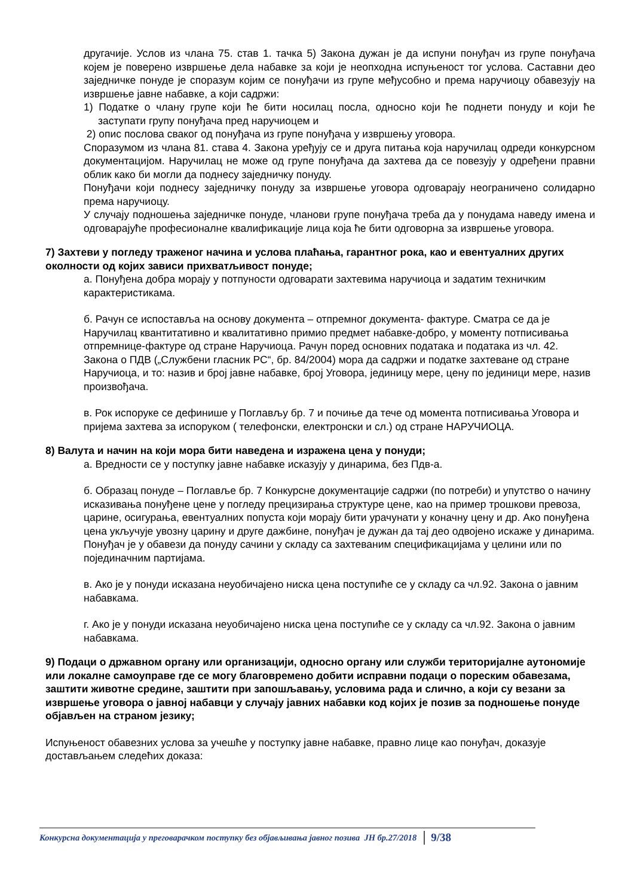другачије. Услов из члана 75. став 1. тачка 5) Закона дужан је да испуни понуђач из групе понуђача којем је поверено извршење дела набавке за који је неопходна испуњеност тог услова. Саставни део заједничке понуде је споразум којим се понуђачи из групе међусобно и према наручиоцу обавезују на извршење јавне набавке, а који садржи:
1) Податке о члану групе који ће бити носилац посла, односно који ће поднети понуду и који ће заступати групу понуђача пред наручиоцем и
2) опис послова сваког од понуђача из групе понуђача у извршењу уговора.
Споразумом из члана 81. става 4. Закона уређују се и друга питања која наручилац одреди конкурсном документацијом. Наручилац не може од групе понуђача да захтева да се повезују у одређени правни облик како би могли да поднесу заједничку понуду.
Понуђачи који поднесу заједничку понуду за извршење уговора одговарају неограничено солидарно према наручиоцу.
У случају подношења заједничке понуде, чланови групе понуђача треба да у понудама наведу имена и одговарајуће професионалне квалификације лица која ће бити одговорна за извршење уговора.
7) Захтеви у погледу траженог начина и услова плаћања, гарантног рока, као и евентуалних других околности од којих зависи прихватљивост понуде;
а. Понуђена добра морају у потпуности одговарати захтевима наручиоца и задатим техничким карактеристикама.
б. Рачун се испоставља на основу документа – отпремног документа- фактуре. Сматра се да је Наручилац квантитативно и квалитативно примио предмет набавке-добро, у моменту потписивања отпремнице-фактуре од стране Наручиоца. Рачун поред основних података и података из чл. 42. Закона о ПДВ („Службени гласник РС“, бр. 84/2004) мора да садржи и податке захтеване од стране Наручиоца, и то: назив и број јавне набавке, број Уговора, јединицу мере, цену по јединици мере, назив произвођача.
в. Рок испоруке се дефинише у Поглављу бр. 7 и почиње да тече од момента потписивања Уговора и пријема захтева за испоруком ( телефонски, електронски и сл.) од стране НАРУЧИОЦА.
8) Валута и начин на који мора бити наведена и изражена цена у понуди;
а. Вредности се у поступку јавне набавке исказују у динарима, без Пдв-а.
б. Образац понуде – Поглавље бр. 7 Конкурсне документације садржи (по потреби) и упутство о начину исказивања понуђене цене у погледу прецизирања структуре цене, као на пример трошкови превоза, царине, осигурања, евентуалних попуста који морају бити урачунати у коначну цену и др. Ако понуђена цена укључује увозну царину и друге дажбине, понуђач је дужан да тај део одвојено искаже у динарима. Понуђач је у обавези да понуду сачини у складу са захтеваним спецификацијама у целини или по појединачним партијама.
в. Ако је у понуди исказана неуобичајено ниска цена поступиће се у складу са чл.92. Закона о јавним набавкама.
г. Ако је у понуди исказана неуобичајено ниска цена поступиће се у складу са чл.92. Закона о јавним набавкама.
9) Подаци о државном органу или организацији, односно органу или служби територијалне аутономије или локалне самоуправе где се могу благовремено добити исправни подаци о пореским обавезама, заштити животне средине, заштити при запошљавању, условима рада и слично, а који су везани за извршење уговора о јавној набавци у случају јавних набавки код којих је позив за подношење понуде објављен на страном језику;
Испуњеност обавезних услова за учешће у поступку јавне набавке, правно лице као понуђач, доказује достављањем следећих доказа:
Конкурсна документација у преговарачком поступку без објављивања јавног позива ЈН бр.27/2018 9/38